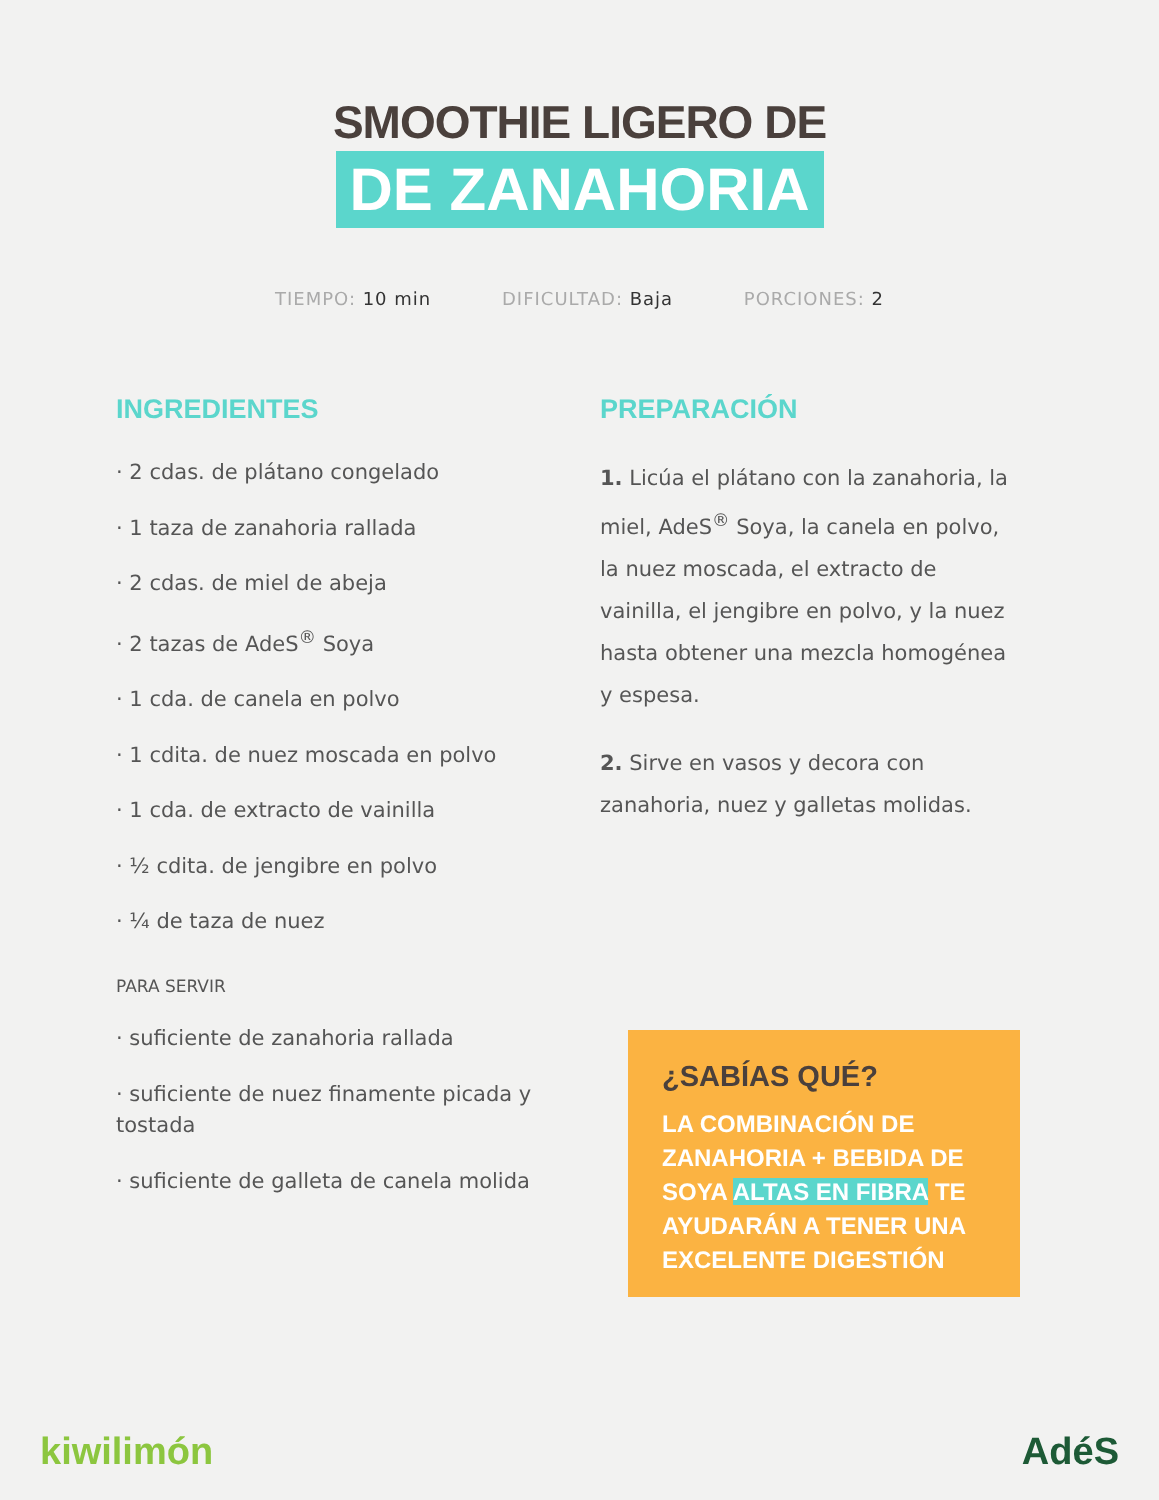SMOOTHIE LIGERO DE
DE ZANAHORIA
TIEMPO: 10 min DIFICULTAD: Baja PORCIONES: 2
INGREDIENTES
· 2 cdas. de plátano congelado
· 1 taza de zanahoria rallada
· 2 cdas. de miel de abeja
· 2 tazas de AdeS<sup>®</sup> Soya
· 1 cda. de canela en polvo
· 1 cdita. de nuez moscada en polvo
· 1 cda. de extracto de vainilla
· ½ cdita. de jengibre en polvo
· ¼ de taza de nuez
PARA SERVIR
· suficiente de zanahoria rallada
· suficiente de nuez finamente picada y tostada
· suficiente de galleta de canela molida
PREPARACIÓN
1. Licúa el plátano con la zanahoria, la miel, AdeS<sup>®</sup> Soya, la canela en polvo, la nuez moscada, el extracto de vainilla, el jengibre en polvo, y la nuez hasta obtener una mezcla homogénea y espesa.
2. Sirve en vasos y decora con zanahoria, nuez y galletas molidas.
¿SABÍAS QUÉ?
LA COMBINACIÓN DE ZANAHORIA + BEBIDA DE SOYA ALTAS EN FIBRA TE AYUDARÁN A TENER UNA EXCELENTE DIGESTIÓN
kiwilimón AdéS